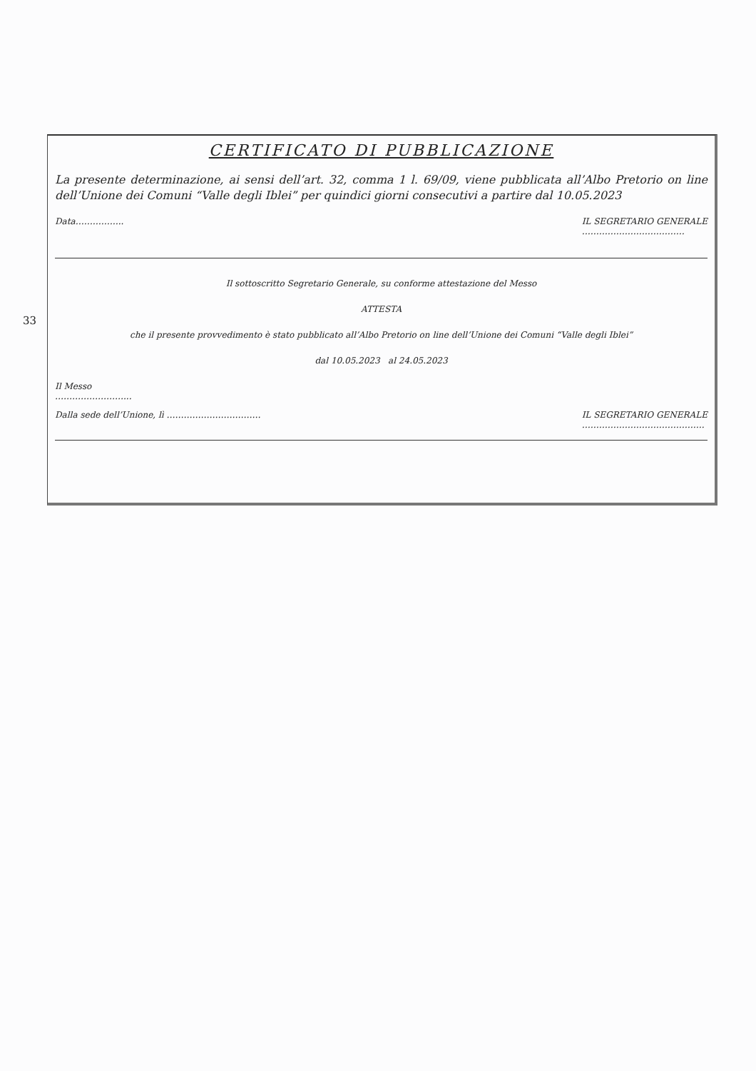33
CERTIFICATO DI PUBBLICAZIONE
La presente determinazione, ai sensi dell’art. 32, comma 1 l. 69/09, viene pubblicata all’Albo Pretorio on line dell’Unione dei Comuni “Valle degli Iblei” per quindici giorni consecutivi a partire dal 10.05.2023
Data…………….. IL SEGRETARIO GENERALE
………………………………
Il sottoscritto Segretario Generale, su conforme attestazione del Messo
ATTESTA
che il presente provvedimento è stato pubblicato all’Albo Pretorio on line dell’Unione dei Comuni “Valle degli Iblei”
dal 10.05.2023 al 24.05.2023
Il Messo
……………………...
Dalla sede dell’Unione, lì …………………………… IL SEGRETARIO GENERALE
…………………………………….